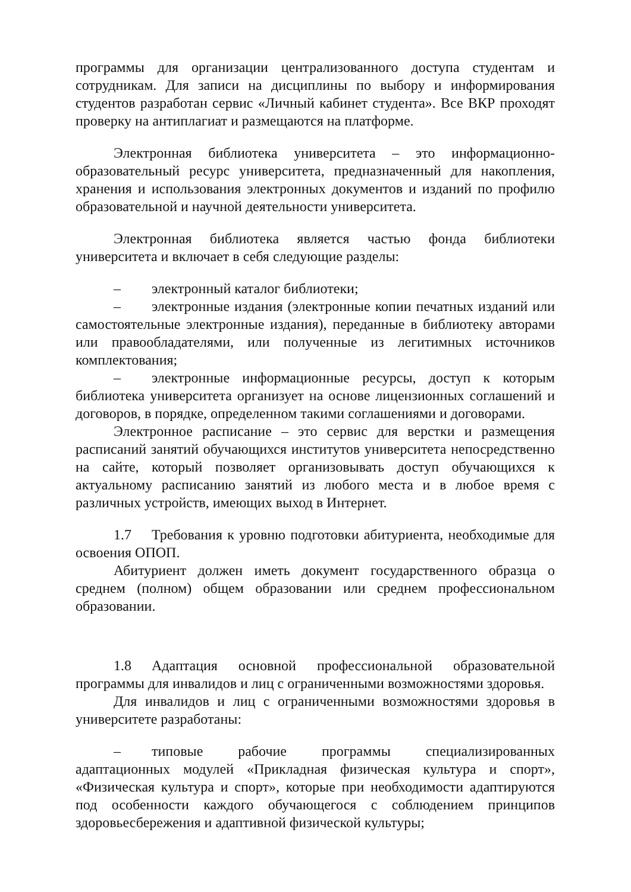программы для организации централизованного доступа студентам и сотрудникам. Для записи на дисциплины по выбору и информирования студентов разработан сервис «Личный кабинет студента». Все ВКР проходят проверку на антиплагиат и размещаются на платформе.
Электронная библиотека университета – это информационно-образовательный ресурс университета, предназначенный для накопления, хранения и использования электронных документов и изданий по профилю образовательной и научной деятельности университета.
Электронная библиотека является частью фонда библиотеки университета и включает в себя следующие разделы:
– электронный каталог библиотеки;
– электронные издания (электронные копии печатных изданий или самостоятельные электронные издания), переданные в библиотеку авторами или правообладателями, или полученные из легитимных источников комплектования;
– электронные информационные ресурсы, доступ к которым библиотека университета организует на основе лицензионных соглашений и договоров, в порядке, определенном такими соглашениями и договорами.
Электронное расписание – это сервис для верстки и размещения расписаний занятий обучающихся институтов университета непосредственно на сайте, который позволяет организовывать доступ обучающихся к актуальному расписанию занятий из любого места и в любое время с различных устройств, имеющих выход в Интернет.
1.7 Требования к уровню подготовки абитуриента, необходимые для освоения ОПОП.
Абитуриент должен иметь документ государственного образца о среднем (полном) общем образовании или среднем профессиональном образовании.
1.8 Адаптация основной профессиональной образовательной программы для инвалидов и лиц с ограниченными возможностями здоровья.
Для инвалидов и лиц с ограниченными возможностями здоровья в университете разработаны:
– типовые рабочие программы специализированных адаптационных модулей «Прикладная физическая культура и спорт», «Физическая культура и спорт», которые при необходимости адаптируются под особенности каждого обучающегося с соблюдением принципов здоровьесбережения и адаптивной физической культуры;